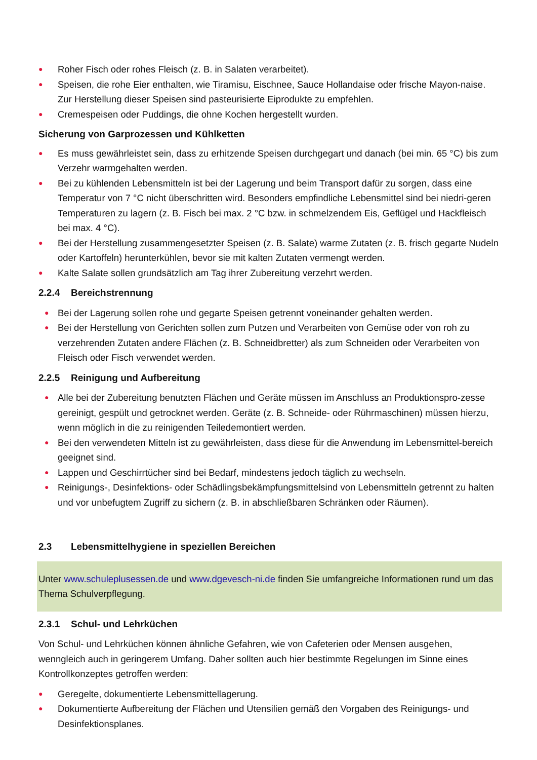● Roher Fisch oder rohes Fleisch (z. B. in Salaten verarbeitet).
● Speisen, die rohe Eier enthalten, wie Tiramisu, Eischnee, Sauce Hollandaise oder frische Mayon-naise. Zur Herstellung dieser Speisen sind pasteurisierte Eiprodukte zu empfehlen.
● Cremespeisen oder Puddings, die ohne Kochen hergestellt wurden.
Sicherung von Garprozessen und Kühlketten
● Es muss gewährleistet sein, dass zu erhitzende Speisen durchgegart und danach (bei min. 65 °C) bis zum Verzehr warmgehalten werden.
● Bei zu kühlenden Lebensmitteln ist bei der Lagerung und beim Transport dafür zu sorgen, dass eine Temperatur von 7 °C nicht überschritten wird. Besonders empfindliche Lebensmittel sind bei niedri-geren Temperaturen zu lagern (z. B. Fisch bei max. 2 °C bzw. in schmelzendem Eis, Geflügel und Hackfleisch bei max. 4 °C).
● Bei der Herstellung zusammengesetzter Speisen (z. B. Salate) warme Zutaten (z. B. frisch gegarte Nudeln oder Kartoffeln) herunterkühlen, bevor sie mit kalten Zutaten vermengt werden.
● Kalte Salate sollen grundsätzlich am Tag ihrer Zubereitung verzehrt werden.
2.2.4 Bereichstrennung
● Bei der Lagerung sollen rohe und gegarte Speisen getrennt voneinander gehalten werden.
● Bei der Herstellung von Gerichten sollen zum Putzen und Verarbeiten von Gemüse oder von roh zu verzehrenden Zutaten andere Flächen (z. B. Schneidbretter) als zum Schneiden oder Verarbeiten von Fleisch oder Fisch verwendet werden.
2.2.5 Reinigung und Aufbereitung
● Alle bei der Zubereitung benutzten Flächen und Geräte müssen im Anschluss an Produktionspro-zesse gereinigt, gespült und getrocknet werden. Geräte (z. B. Schneide- oder Rührmaschinen) müssen hierzu, wenn möglich in die zu reinigenden Teiledemontiert werden.
● Bei den verwendeten Mitteln ist zu gewährleisten, dass diese für die Anwendung im Lebensmittel-bereich geeignet sind.
● Lappen und Geschirrtücher sind bei Bedarf, mindestens jedoch täglich zu wechseln.
● Reinigungs-, Desinfektions- oder Schädlingsbekämpfungsmittelsind von Lebensmitteln getrennt zu halten und vor unbefugtem Zugriff zu sichern (z. B. in abschließbaren Schränken oder Räumen).
2.3 Lebensmittelhygiene in speziellen Bereichen
Unter www.schuleplusessen.de und www.dgevesch-ni.de finden Sie umfangreiche Informationen rund um das Thema Schulverpflegung.
2.3.1 Schul- und Lehrküchen
Von Schul- und Lehrküchen können ähnliche Gefahren, wie von Cafeterien oder Mensen ausgehen, wenngleich auch in geringerem Umfang. Daher sollten auch hier bestimmte Regelungen im Sinne eines Kontrollkonzeptes getroffen werden:
● Geregelte, dokumentierte Lebensmittellagerung.
● Dokumentierte Aufbereitung der Flächen und Utensilien gemäß den Vorgaben des Reinigungs- und Desinfektionsplanes.